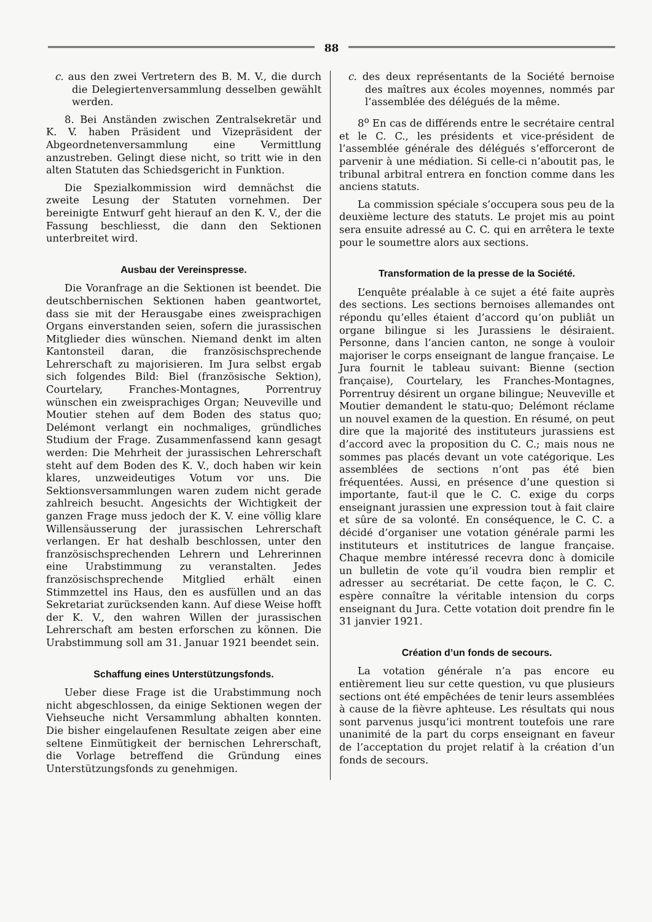88
c. aus den zwei Vertretern des B. M. V., die durch die Delegiertenversammlung desselben gewählt werden.
8. Bei Anständen zwischen Zentralsekretär und K. V. haben Präsident und Vizepräsident der Abgeordnetenversammlung eine Vermittlung anzustreben. Gelingt diese nicht, so tritt wie in den alten Statuten das Schiedsgericht in Funktion.
Die Spezialkommission wird demnächst die zweite Lesung der Statuten vornehmen. Der bereinigte Entwurf geht hierauf an den K. V., der die Fassung beschliesst, die dann den Sektionen unterbreitet wird.
Ausbau der Vereinspresse.
Die Voranfrage an die Sektionen ist beendet. Die deutschbernischen Sektionen haben geantwortet, dass sie mit der Herausgabe eines zweisprachigen Organs einverstanden seien, sofern die jurassischen Mitglieder dies wünschen. Niemand denkt im alten Kantonsteil daran, die französischsprechende Lehrerschaft zu majorisieren. Im Jura selbst ergab sich folgendes Bild: Biel (französische Sektion), Courtelary, Franches-Montagnes, Porrentruy wünschen ein zweisprachiges Organ; Neuveville und Moutier stehen auf dem Boden des status quo; Delémont verlangt ein nochmaliges, gründliches Studium der Frage. Zusammenfassend kann gesagt werden: Die Mehrheit der jurassischen Lehrerschaft steht auf dem Boden des K. V., doch haben wir kein klares, unzweideutiges Votum vor uns. Die Sektionsversammlungen waren zudem nicht gerade zahlreich besucht. Angesichts der Wichtigkeit der ganzen Frage muss jedoch der K. V. eine völlig klare Willensäusserung der jurassischen Lehrerschaft verlangen. Er hat deshalb beschlossen, unter den französischsprechenden Lehrern und Lehrerinnen eine Urabstimmung zu veranstalten. Jedes französischsprechende Mitglied erhält einen Stimmzettel ins Haus, den es ausfüllen und an das Sekretariat zurücksenden kann. Auf diese Weise hofft der K. V., den wahren Willen der jurassischen Lehrerschaft am besten erforschen zu können. Die Urabstimmung soll am 31. Januar 1921 beendet sein.
Schaffung eines Unterstützungsfonds.
Ueber diese Frage ist die Urabstimmung noch nicht abgeschlossen, da einige Sektionen wegen der Viehseuche nicht Versammlung abhalten konnten. Die bisher eingelaufenen Resultate zeigen aber eine seltene Einmütigkeit der bernischen Lehrerschaft, die Vorlage betreffend die Gründung eines Unterstützungsfonds zu genehmigen.
c. des deux représentants de la Société bernoise des maîtres aux écoles moyennes, nommés par l’assemblée des délégués de la même.
8<sup>o</sup> En cas de différends entre le secrétaire central et le C. C., les présidents et vice-président de l’assemblée générale des délégués s’efforceront de parvenir à une médiation. Si celle-ci n’aboutit pas, le tribunal arbitral entrera en fonction comme dans les anciens statuts.
La commission spéciale s’occupera sous peu de la deuxième lecture des statuts. Le projet mis au point sera ensuite adressé au C. C. qui en arrêtera le texte pour le soumettre alors aux sections.
Transformation de la presse de la Société.
L’enquête préalable à ce sujet a été faite auprès des sections. Les sections bernoises allemandes ont répondu qu’elles étaient d’accord qu’on publiât un organe bilingue si les Jurassiens le désiraient. Personne, dans l’ancien canton, ne songe à vouloir majoriser le corps enseignant de langue française. Le Jura fournit le tableau suivant: Bienne (section française), Courtelary, les Franches-Montagnes, Porrentruy désirent un organe bilingue; Neuveville et Moutier demandent le statu-quo; Delémont réclame un nouvel examen de la question. En résumé, on peut dire que la majorité des instituteurs jurassiens est d’accord avec la proposition du C. C.; mais nous ne sommes pas placés devant un vote catégorique. Les assemblées de sections n’ont pas été bien fréquentées. Aussi, en présence d’une question si importante, faut-il que le C. C. exige du corps enseignant jurassien une expression tout à fait claire et sûre de sa volonté. En conséquence, le C. C. a décidé d’organiser une votation générale parmi les instituteurs et institutrices de langue française. Chaque membre intéressé recevra donc à domicile un bulletin de vote qu’il voudra bien remplir et adresser au secrétariat. De cette façon, le C. C. espère connaître la véritable intension du corps enseignant du Jura. Cette votation doit prendre fin le 31 janvier 1921.
Création d’un fonds de secours.
La votation générale n’a pas encore eu entièrement lieu sur cette question, vu que plusieurs sections ont été empêchées de tenir leurs assemblées à cause de la fièvre aphteuse. Les résultats qui nous sont parvenus jusqu’ici montrent toutefois une rare unanimité de la part du corps enseignant en faveur de l’acceptation du projet relatif à la création d’un fonds de secours.